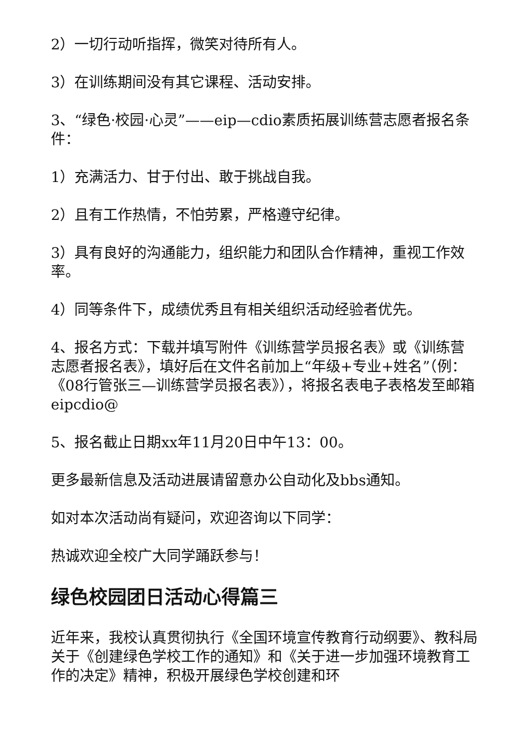2）一切行动听指挥，微笑对待所有人。
3）在训练期间没有其它课程、活动安排。
3、“绿色·校园·心灵”——eip—cdio素质拓展训练营志愿者报名条件：
1）充满活力、甘于付出、敢于挑战自我。
2）且有工作热情，不怕劳累，严格遵守纪律。
3）具有良好的沟通能力，组织能力和团队合作精神，重视工作效率。
4）同等条件下，成绩优秀且有相关组织活动经验者优先。
4、报名方式：下载并填写附件《训练营学员报名表》或《训练营志愿者报名表》，填好后在文件名前加上“年级+专业+姓名”（例：《08行管张三—训练营学员报名表》），将报名表电子表格发至邮箱eipcdio@
5、报名截止日期xx年11月20日中午13：00。
更多最新信息及活动进展请留意办公自动化及bbs通知。
如对本次活动尚有疑问，欢迎咨询以下同学：
热诚欢迎全校广大同学踊跃参与！
绿色校园团日活动心得篇三
近年来，我校认真贯彻执行《全国环境宣传教育行动纲要》、教科局关于《创建绿色学校工作的通知》和《关于进一步加强环境教育工作的决定》精神，积极开展绿色学校创建和环